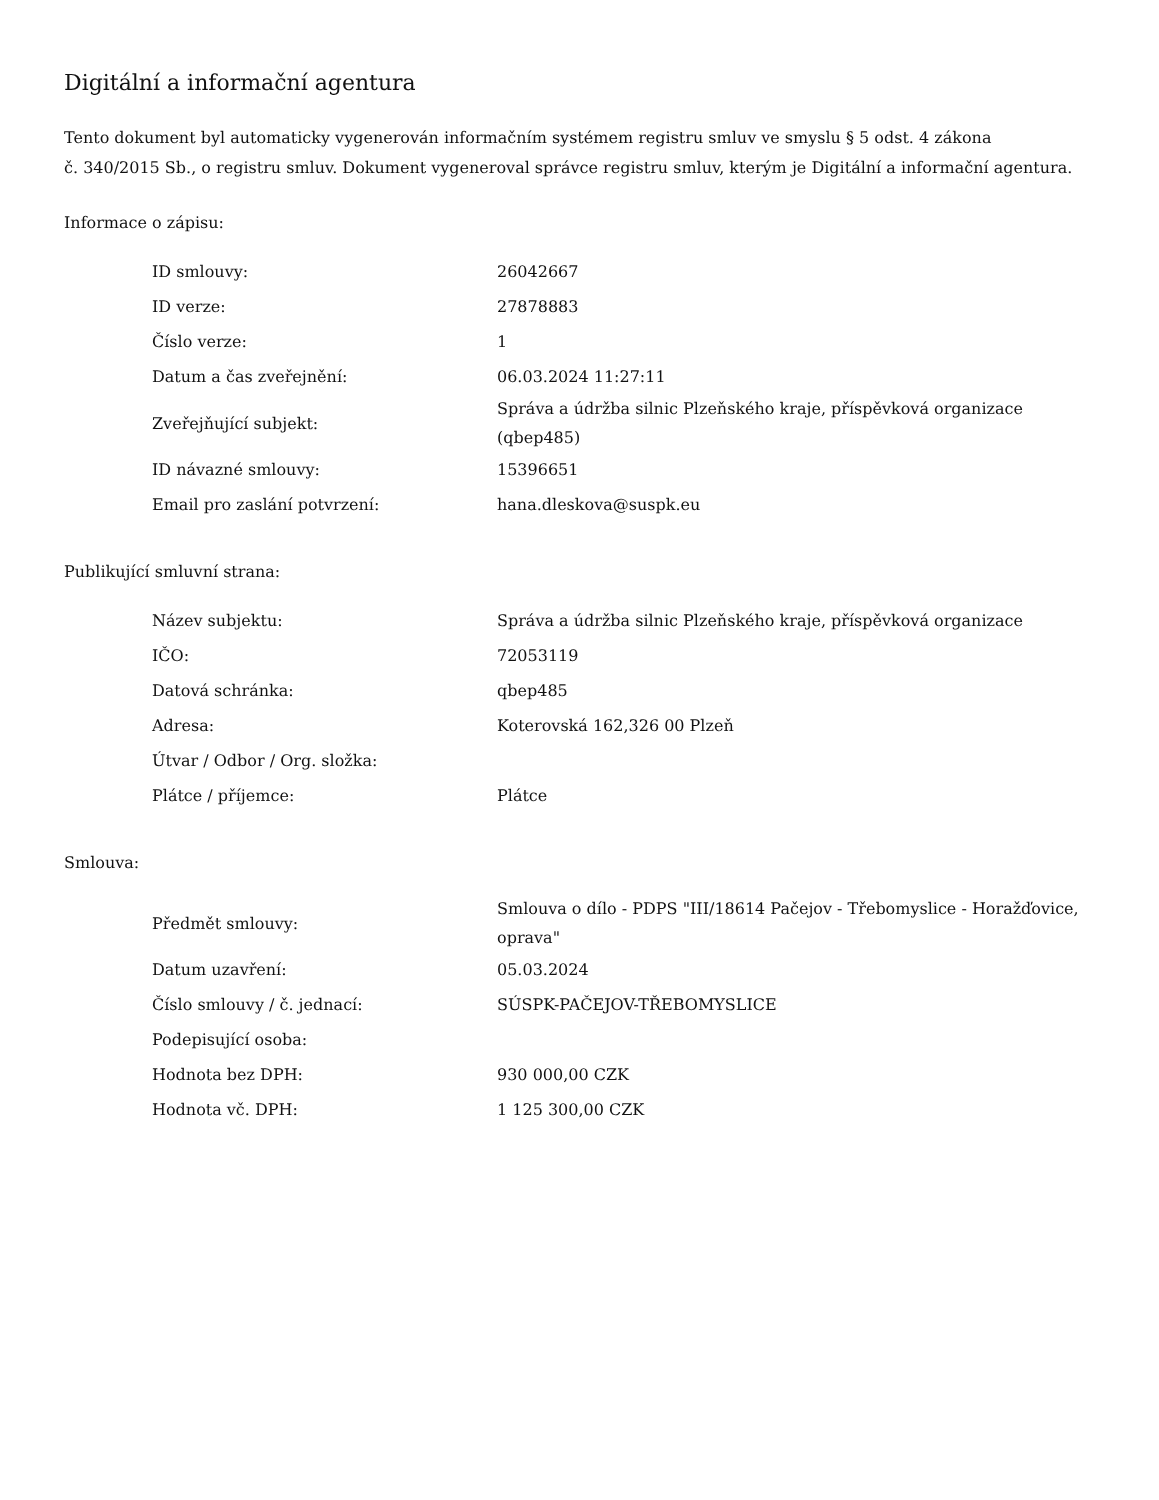Digitální a informační agentura
Tento dokument byl automaticky vygenerován informačním systémem registru smluv ve smyslu § 5 odst. 4 zákona
č. 340/2015 Sb., o registru smluv. Dokument vygeneroval správce registru smluv, kterým je Digitální a informační agentura.
Informace o zápisu:
| ID smlouvy: | 26042667 |
| ID verze: | 27878883 |
| Číslo verze: | 1 |
| Datum a čas zveřejnění: | 06.03.2024 11:27:11 |
| Zveřejňující subjekt: | Správa a údržba silnic Plzeňského kraje, příspěvková organizace (qbep485) |
| ID návazné smlouvy: | 15396651 |
| Email pro zaslání potvrzení: | hana.dleskova@suspk.eu |
Publikující smluvní strana:
| Název subjektu: | Správa a údržba silnic Plzeňského kraje, příspěvková organizace |
| IČO: | 72053119 |
| Datová schránka: | qbep485 |
| Adresa: | Koterovská 162,326 00 Plzeň |
| Útvar / Odbor / Org. složka: | |
| Plátce / příjemce: | Plátce |
Smlouva:
| Předmět smlouvy: | Smlouva o dílo - PDPS "III/18614 Pačejov - Třebomyslice - Horažďovice, oprava" |
| Datum uzavření: | 05.03.2024 |
| Číslo smlouvy / č. jednací: | SÚSPK-PAČEJOV-TŘEBOMYSLICE |
| Podepisující osoba: | |
| Hodnota bez DPH: | 930 000,00 CZK |
| Hodnota vč. DPH: | 1 125 300,00 CZK |